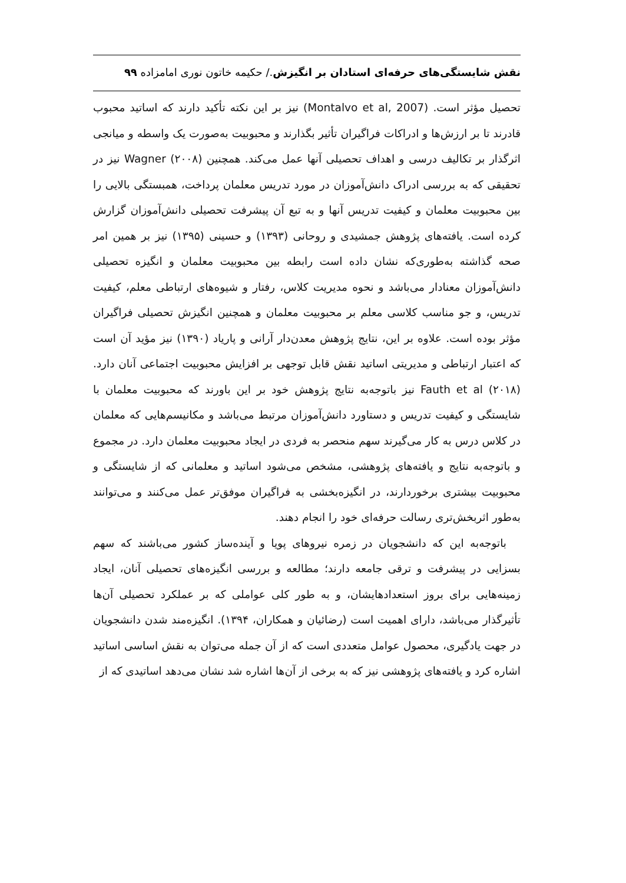نقش شایستگی‌های حرفه‌ای استادان بر انگیزش./ حکیمه خاتون نوری امامزاده ۹۹
تحصیل مؤثر است. (Montalvo et al, 2007) نیز بر این نکته تأکید دارند که اساتید محبوب قادرند تا بر ارزش‌ها و ادراکات فراگیران تأثیر بگذارند و محبوبیت به‌صورت یک واسطه و میانجی اثرگذار بر تکالیف درسی و اهداف تحصیلی آنها عمل می‌کند. همچنین Wagner (۲۰۰۸) نیز در تحقیقی که به بررسی ادراک دانش‌آموزان در مورد تدریس معلمان پرداخت، همبستگی بالایی را بین محبوبیت معلمان و کیفیت تدریس آنها و به تبع آن پیشرفت تحصیلی دانش‌آموزان گزارش کرده است. یافته‌های پژوهش جمشیدی و روحانی (۱۳۹۳) و حسینی (۱۳۹۵) نیز بر همین امر صحه گذاشته به‌طوری‌که نشان داده است رابطه بین محبوبیت معلمان و انگیزه تحصیلی دانش‌آموزان معنادار می‌باشد و نحوه مدیریت کلاس، رفتار و شیوه‌های ارتباطی معلم، کیفیت تدریس، و جو مناسب کلاسی معلم بر محبوبیت معلمان و همچنین انگیزش تحصیلی فراگیران مؤثر بوده است. علاوه بر این، نتایج پژوهش معدن‌دار آرانی و پاریاد (۱۳۹۰) نیز مؤید آن است که اعتبار ارتباطی و مدیریتی اساتید نقش قابل توجهی بر افزایش محبوبیت اجتماعی آنان دارد. (۲۰۱۸) Fauth et al نیز باتوجه‌به نتایج پژوهش خود بر این باورند که محبوبیت معلمان با شایستگی و کیفیت تدریس و دستاورد دانش‌آموزان مرتبط می‌باشد و مکانیسم‌هایی که معلمان در کلاس درس به کار می‌گیرند سهم منحصر به فردی در ایجاد محبوبیت معلمان دارد. در مجموع و باتوجه‌به نتایج و یافته‌های پژوهشی، مشخص می‌شود اساتید و معلمانی که از شایستگی و محبوبیت بیشتری برخوردارند، در انگیزه‌بخشی به فراگیران موفق‌تر عمل می‌کنند و می‌توانند به‌طور اثربخش‌تری رسالت حرفه‌ای خود را انجام دهند.
باتوجه‌به این که دانشجویان در زمره نیروهای پویا و آینده‌ساز کشور می‌باشند که سهم بسزایی در پیشرفت و ترقی جامعه دارند؛ مطالعه و بررسی انگیزه‌های تحصیلی آنان، ایجاد زمینه‌هایی برای بروز استعدادهایشان، و به طور کلی عواملی که بر عملکرد تحصیلی آن‌ها تأثیرگذار می‌باشد، دارای اهمیت است (رضائیان و همکاران، ۱۳۹۴). انگیزه‌مند شدن دانشجویان در جهت یادگیری، محصول عوامل متعددی است که از آن جمله می‌توان به نقش اساسی اساتید اشاره کرد و یافته‌های پژوهشی نیز که به برخی از آن‌ها اشاره شد نشان می‌دهد اساتیدی که از